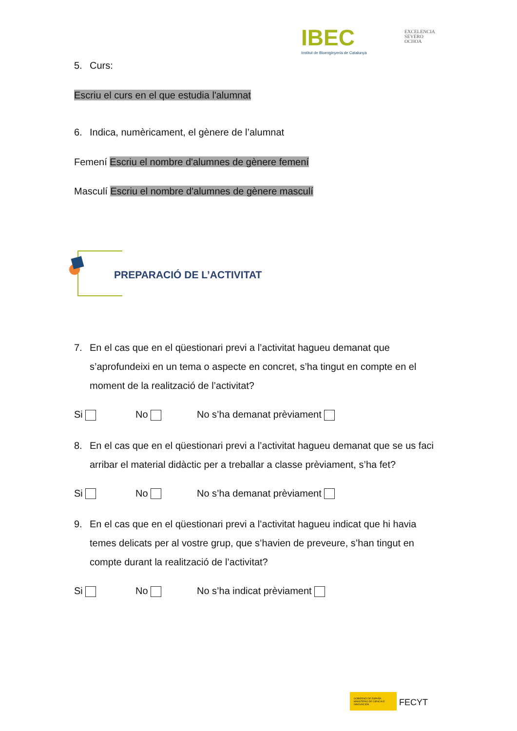IBEC
Institut de Bioenginyeria de Catalunya
EXCELENCIA
SEVERO
OCHOA
5. Curs:
Escriu el curs en el que estudia l'alumnat
6. Indica, numèricament, el gènere de l’alumnat
Femení Escriu el nombre d'alumnes de gènere femení
Masculí Escriu el nombre d'alumnes de gènere masculí
PREPARACIÓ DE L’ACTIVITAT
7. En el cas que en el qüestionari previ a l’activitat hagueu demanat que s’aprofundeixi en un tema o aspecte en concret, s’ha tingut en compte en el moment de la realització de l’activitat?
Si No No s’ha demanat prèviament
8. En el cas que en el qüestionari previ a l’activitat hagueu demanat que se us faci arribar el material didàctic per a treballar a classe prèviament, s’ha fet?
Si No No s’ha demanat prèviament
9. En el cas que en el qüestionari previ a l’activitat hagueu indicat que hi havia temes delicats per al vostre grup, que s’havien de preveure, s’han tingut en compte durant la realització de l’activitat?
Si No No s’ha indicat prèviament
GOBIERNO DE ESPAÑA MINISTERIO DE CIENCIA E INNOVACIÓN FECYT